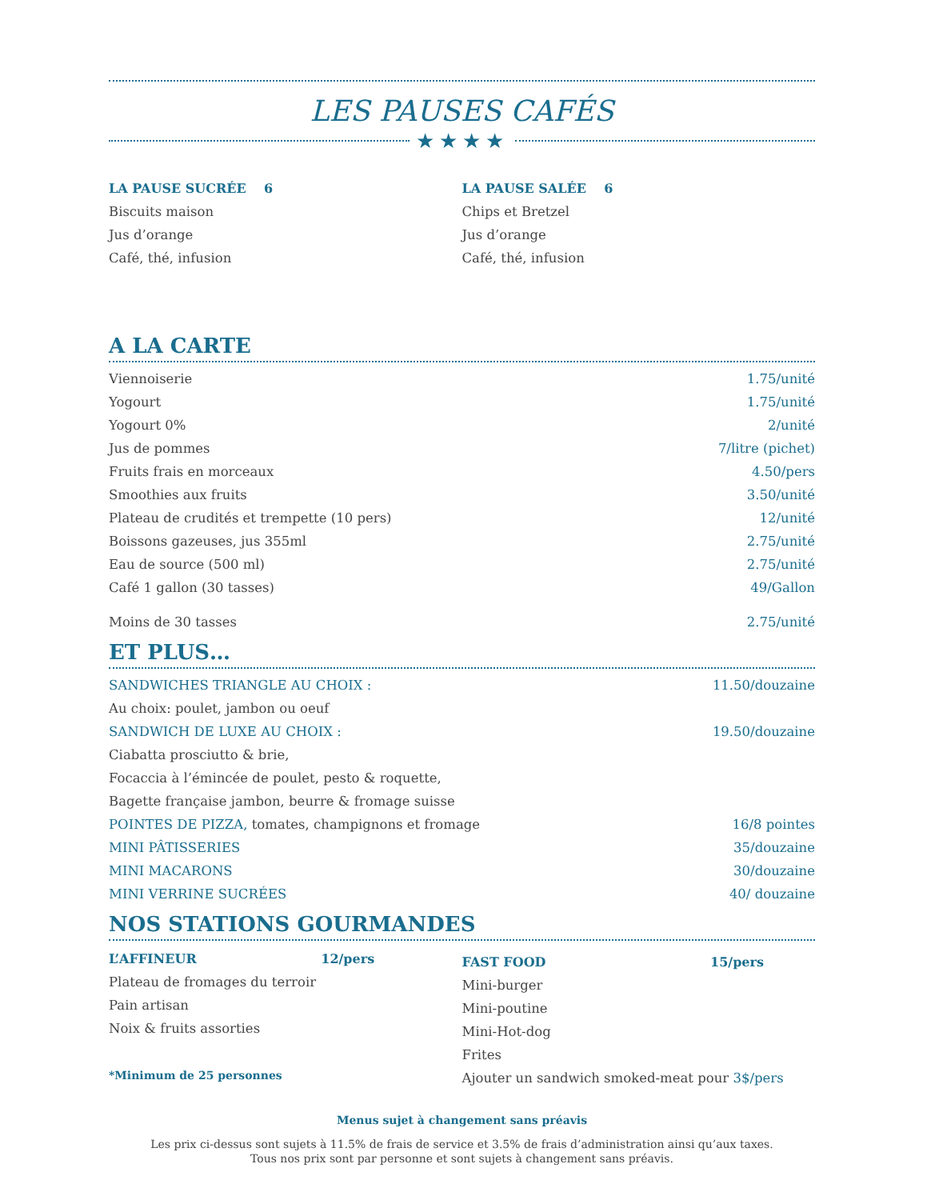LES PAUSES CAFÉS
★★★★
LA PAUSE SUCRÉE 6
Biscuits maison
Jus d’orange
Café, thé, infusion
LA PAUSE SALÉE 6
Chips et Bretzel
Jus d’orange
Café, thé, infusion
A LA CARTE
| Viennoiserie | 1.75/unité |
| Yogourt | 1.75/unité |
| Yogourt 0% | 2/unité |
| Jus de pommes | 7/litre (pichet) |
| Fruits frais en morceaux | 4.50/pers |
| Smoothies aux fruits | 3.50/unité |
| Plateau de crudités et trempette (10 pers) | 12/unité |
| Boissons gazeuses, jus 355ml | 2.75/unité |
| Eau de source (500 ml) | 2.75/unité |
| Café 1 gallon (30 tasses) | 49/Gallon |
| Moins de 30 tasses | 2.75/unité |
ET PLUS…
| SANDWICHES TRIANGLE AU CHOIX : | 11.50/douzaine |
| Au choix: poulet, jambon ou oeuf | |
| SANDWICH DE LUXE AU CHOIX : | 19.50/douzaine |
| Ciabatta prosciutto & brie, | |
| Focaccia à l’émincée de poulet, pesto & roquette, | |
| Bagette française jambon, beurre & fromage suisse | |
| POINTES DE PIZZA, tomates, champignons et fromage | 16/8 pointes |
| MINI PÂTISSERIES | 35/douzaine |
| MINI MACARONS | 30/douzaine |
| MINI VERRINE SUCRÉES | 40/ douzaine |
NOS STATIONS GOURMANDES
L’AFFINEUR 12/pers
Plateau de fromages du terroir
Pain artisan
Noix & fruits assorties
*Minimum de 25 personnes
FAST FOOD 15/pers
Mini-burger
Mini-poutine
Mini-Hot-dog
Frites
Ajouter un sandwich smoked-meat pour 3$/pers
Menus sujet à changement sans préavis
Les prix ci-dessus sont sujets à 11.5% de frais de service et 3.5% de frais d’administration ainsi qu’aux taxes.
Tous nos prix sont par personne et sont sujets à changement sans préavis.